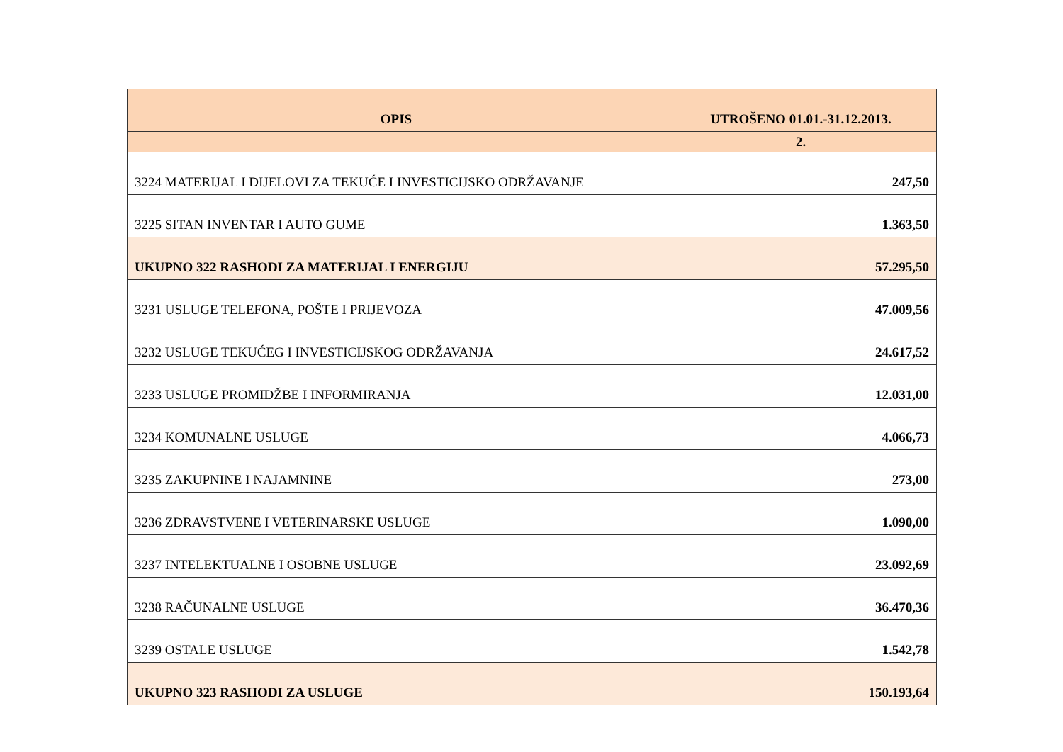| OPIS | UTROŠENO 01.01.-31.12.2013. |
| --- | --- |
| | 2. |
| 3224 MATERIJAL I DIJELOVI ZA TEKUĆE I INVESTICIJSKO ODRŽAVANJE | 247,50 |
| 3225 SITAN INVENTAR I AUTO GUME | 1.363,50 |
| UKUPNO 322 RASHODI ZA MATERIJAL I ENERGIJU | 57.295,50 |
| 3231 USLUGE TELEFONA, POŠTE I PRIJEVOZA | 47.009,56 |
| 3232 USLUGE TEKUĆEG I INVESTICIJSKOG ODRŽAVANJA | 24.617,52 |
| 3233 USLUGE PROMIDŽBE I INFORMIRANJA | 12.031,00 |
| 3234 KOMUNALNE USLUGE | 4.066,73 |
| 3235 ZAKUPNINE I NAJAMNINE | 273,00 |
| 3236 ZDRAVSTVENE I VETERINARSKE USLUGE | 1.090,00 |
| 3237 INTELEKTUALNE I OSOBNE USLUGE | 23.092,69 |
| 3238 RAČUNALNE USLUGE | 36.470,36 |
| 3239 OSTALE USLUGE | 1.542,78 |
| UKUPNO 323 RASHODI ZA USLUGE | 150.193,64 |